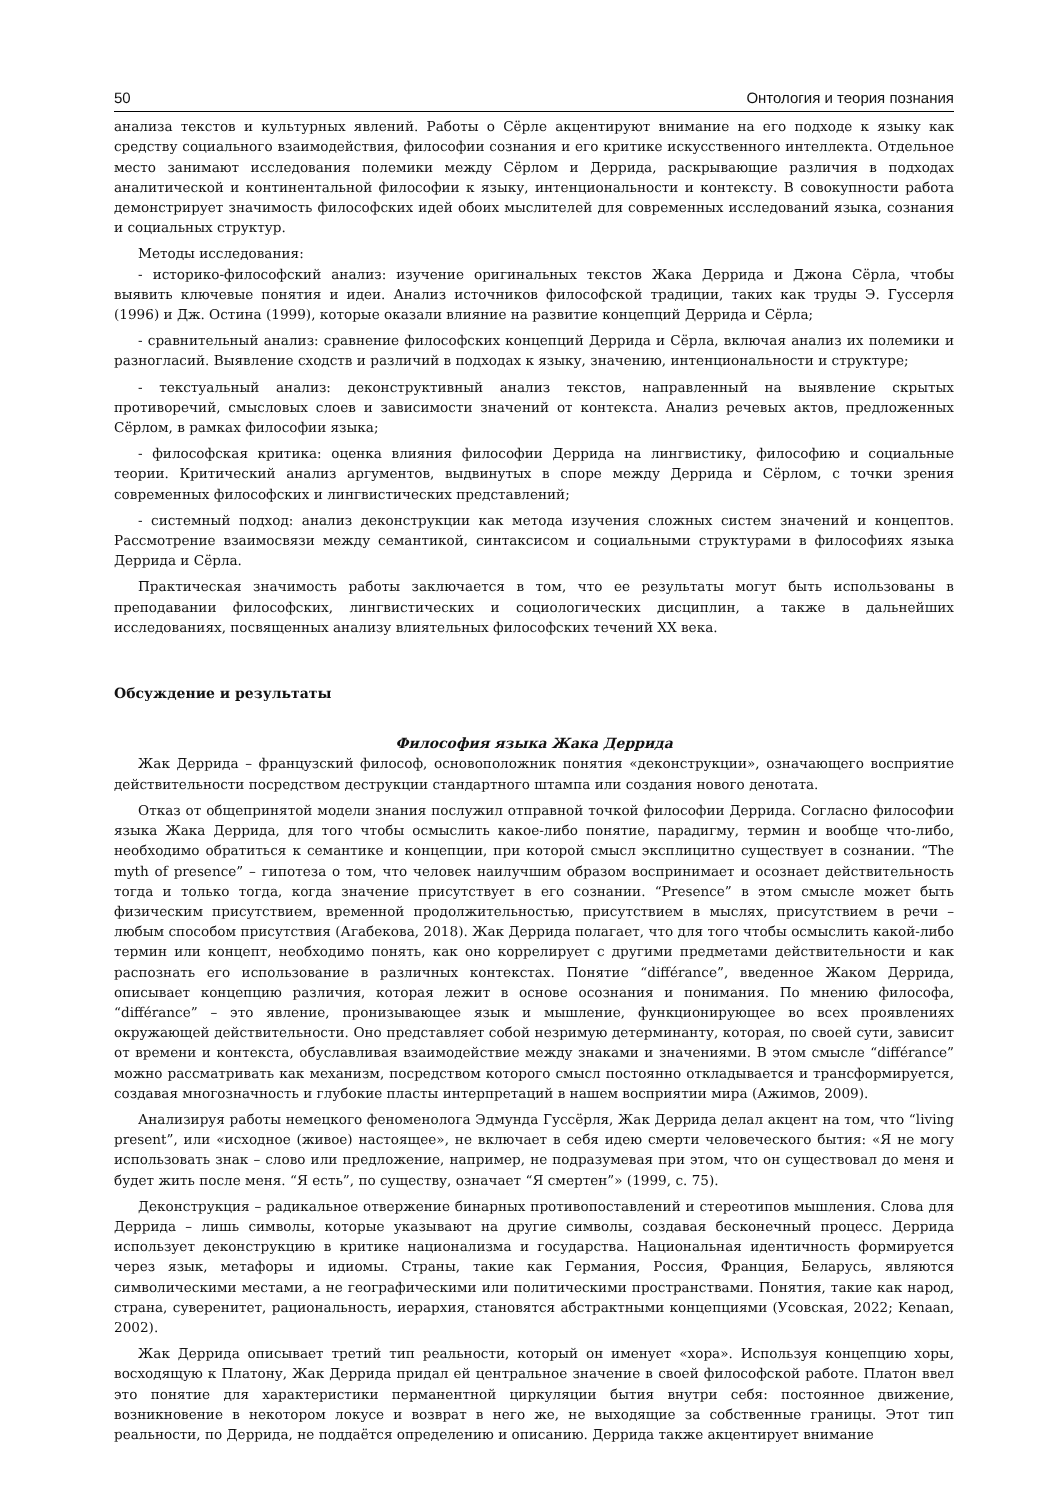50 Онтология и теория познания
анализа текстов и культурных явлений. Работы о Сёрле акцентируют внимание на его подходе к языку как средству социального взаимодействия, философии сознания и его критике искусственного интеллекта. Отдельное место занимают исследования полемики между Сёрлом и Деррида, раскрывающие различия в подходах аналитической и континентальной философии к языку, интенциональности и контексту. В совокупности работа демонстрирует значимость философских идей обоих мыслителей для современных исследований языка, сознания и социальных структур.
Методы исследования:
- историко-философский анализ: изучение оригинальных текстов Жака Деррида и Джона Сёрла, чтобы выявить ключевые понятия и идеи. Анализ источников философской традиции, таких как труды Э. Гуссерля (1996) и Дж. Остина (1999), которые оказали влияние на развитие концепций Деррида и Сёрла;
- сравнительный анализ: сравнение философских концепций Деррида и Сёрла, включая анализ их полемики и разногласий. Выявление сходств и различий в подходах к языку, значению, интенциональности и структуре;
- текстуальный анализ: деконструктивный анализ текстов, направленный на выявление скрытых противоречий, смысловых слоев и зависимости значений от контекста. Анализ речевых актов, предложенных Сёрлом, в рамках философии языка;
- философская критика: оценка влияния философии Деррида на лингвистику, философию и социальные теории. Критический анализ аргументов, выдвинутых в споре между Деррида и Сёрлом, с точки зрения современных философских и лингвистических представлений;
- системный подход: анализ деконструкции как метода изучения сложных систем значений и концептов. Рассмотрение взаимосвязи между семантикой, синтаксисом и социальными структурами в философиях языка Деррида и Сёрла.
Практическая значимость работы заключается в том, что ее результаты могут быть использованы в преподавании философских, лингвистических и социологических дисциплин, а также в дальнейших исследованиях, посвященных анализу влиятельных философских течений XX века.
Обсуждение и результаты
Философия языка Жака Деррида
Жак Деррида – французский философ, основоположник понятия «деконструкции», означающего восприятие действительности посредством деструкции стандартного штампа или создания нового денотата.
Отказ от общепринятой модели знания послужил отправной точкой философии Деррида. Согласно философии языка Жака Деррида, для того чтобы осмыслить какое-либо понятие, парадигму, термин и вообще что-либо, необходимо обратиться к семантике и концепции, при которой смысл эксплицитно существует в сознании. “The myth of presence” – гипотеза о том, что человек наилучшим образом воспринимает и осознает действительность тогда и только тогда, когда значение присутствует в его сознании. “Presence” в этом смысле может быть физическим присутствием, временной продолжительностью, присутствием в мыслях, присутствием в речи – любым способом присутствия (Агабекова, 2018). Жак Деррида полагает, что для того чтобы осмыслить какой-либо термин или концепт, необходимо понять, как оно коррелирует с другими предметами действительности и как распознать его использование в различных контекстах. Понятие “différance”, введенное Жаком Деррида, описывает концепцию различия, которая лежит в основе осознания и понимания. По мнению философа, “différance” – это явление, пронизывающее язык и мышление, функционирующее во всех проявлениях окружающей действительности. Оно представляет собой незримую детерминанту, которая, по своей сути, зависит от времени и контекста, обуславливая взаимодействие между знаками и значениями. В этом смысле “différance” можно рассматривать как механизм, посредством которого смысл постоянно откладывается и трансформируется, создавая многозначность и глубокие пласты интерпретаций в нашем восприятии мира (Ажимов, 2009).
Анализируя работы немецкого феноменолога Эдмунда Гуссёрля, Жак Деррида делал акцент на том, что “living present”, или «исходное (живое) настоящее», не включает в себя идею смерти человеческого бытия: «Я не могу использовать знак – слово или предложение, например, не подразумевая при этом, что он существовал до меня и будет жить после меня. “Я есть”, по существу, означает “Я смертен”» (1999, с. 75).
Деконструкция – радикальное отвержение бинарных противопоставлений и стереотипов мышления. Слова для Деррида – лишь символы, которые указывают на другие символы, создавая бесконечный процесс. Деррида использует деконструкцию в критике национализма и государства. Национальная идентичность формируется через язык, метафоры и идиомы. Страны, такие как Германия, Россия, Франция, Беларусь, являются символическими местами, а не географическими или политическими пространствами. Понятия, такие как народ, страна, суверенитет, рациональность, иерархия, становятся абстрактными концепциями (Усовская, 2022; Kenaan, 2002).
Жак Деррида описывает третий тип реальности, который он именует «хора». Используя концепцию хоры, восходящую к Платону, Жак Деррида придал ей центральное значение в своей философской работе. Платон ввел это понятие для характеристики перманентной циркуляции бытия внутри себя: постоянное движение, возникновение в некотором локусе и возврат в него же, не выходящие за собственные границы. Этот тип реальности, по Деррида, не поддаётся определению и описанию. Деррида также акцентирует внимание